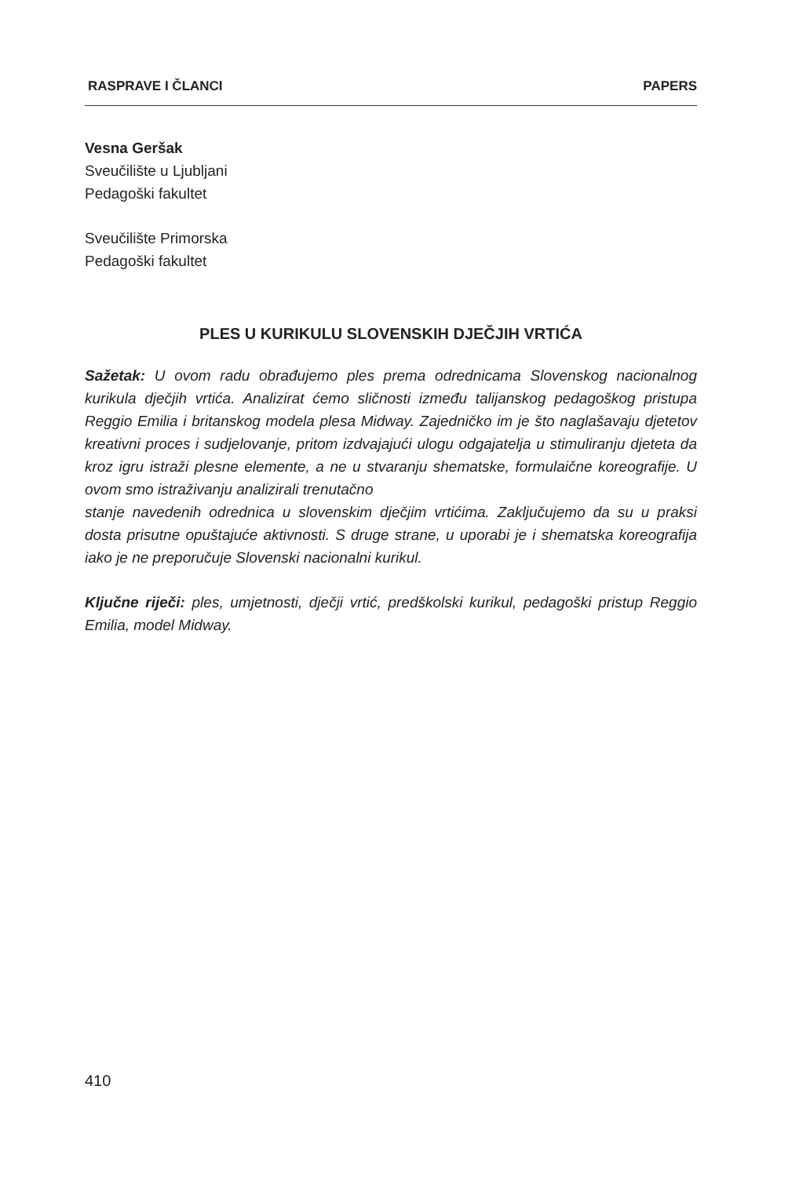RASPRAVE I ČLANCI PAPERS
Vesna Geršak
Sveučilište u Ljubljani
Pedagoški fakultet
Sveučilište Primorska
Pedagoški fakultet
PLES U KURIKULU SLOVENSKIH DJEČJIH VRTIĆA
Sažetak: U ovom radu obrađujemo ples prema odrednicama Slovenskog nacionalnog kurikula dječjih vrtića. Analizirat ćemo sličnosti između talijanskog pedagoškog pristupa Reggio Emilia i britanskog modela plesa Midway. Zajedničko im je što naglašavaju djetetov kreativni proces i sudjelovanje, pritom izdvajajući ulogu odgajatelja u stimuliranju djeteta da kroz igru istraži plesne elemente, a ne u stvaranju shematske, formulaične koreografije. U ovom smo istraživanju analizirali trenutačno
stanje navedenih odrednica u slovenskim dječjim vrtićima. Zaključujemo da su u praksi dosta prisutne opuštajuće aktivnosti. S druge strane, u uporabi je i shematska koreografija iako je ne preporučuje Slovenski nacionalni kurikul.
Ključne riječi: ples, umjetnosti, dječji vrtić, predškolski kurikul, pedagoški pristup Reggio Emilia, model Midway.
410